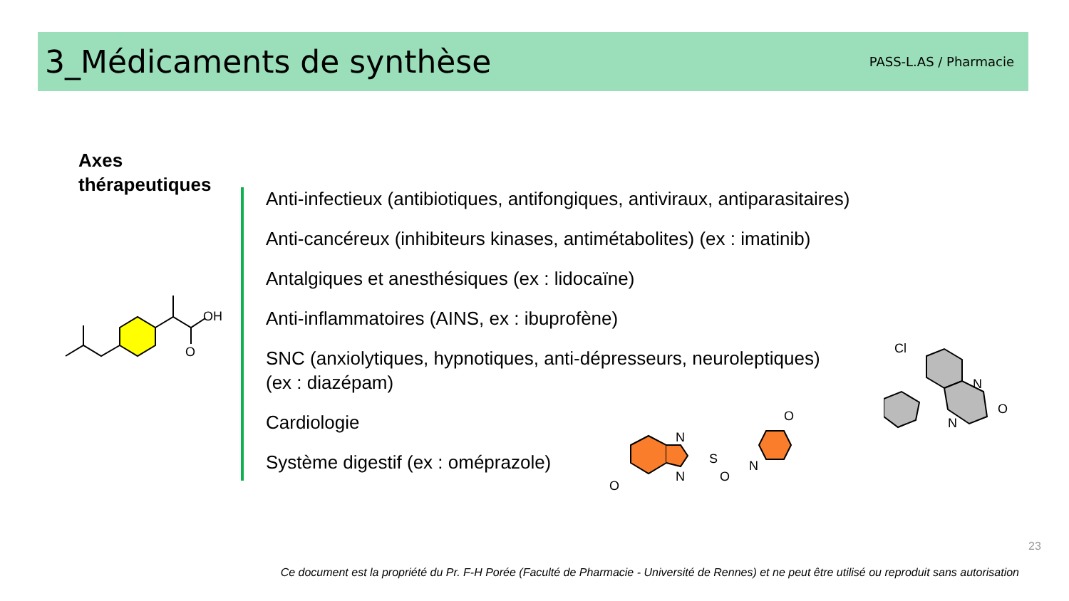3_Médicaments de synthèse
PASS-L.AS / Pharmacie
Axes
thérapeutiques
Anti-infectieux (antibiotiques, antifongiques, antiviraux, antiparasitaires)
Anti-cancéreux (inhibiteurs kinases, antimétabolites) (ex : imatinib)
Antalgiques et anesthésiques (ex : lidocaïne)
Anti-inflammatoires (AINS, ex : ibuprofène)
SNC (anxiolytiques, hypnotiques, anti-dépresseurs, neuroleptiques)
(ex : diazépam)
Cardiologie
Système digestif (ex : oméprazole)
OH
O
N
N
S
N
O
O
O
Cl
N
N
O
23
Ce document est la propriété du Pr. F-H Porée (Faculté de Pharmacie - Université de Rennes) et ne peut être utilisé ou reproduit sans autorisation